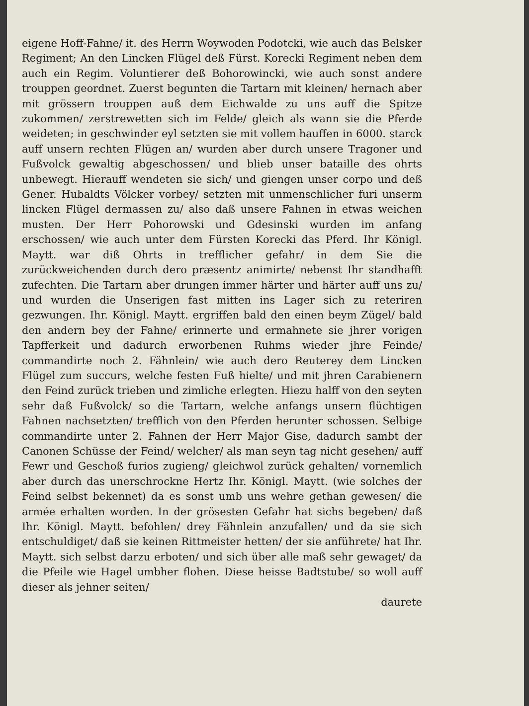eigene Hoff-Fahne/ it. des Herrn Woywoden Podotcki, wie auch das Belsker Regiment; An den Lincken Flügel deß Fürst. Korecki Regiment neben dem auch ein Regim. Voluntierer deß Bohorowincki, wie auch sonst andere trouppen geordnet. Zuerst begunten die Tartarn mit kleinen/ hernach aber mit grössern trouppen auß dem Eichwalde zu uns auff die Spitze zukommen/ zerstrewetten sich im Felde/ gleich als wann sie die Pferde weideten; in geschwinder eyl setzten sie mit vollem hauffen in 6000. starck auff unsern rechten Flügen an/ wurden aber durch unsere Tragoner und Fußvolck gewaltig abgeschossen/ und blieb unser bataille des ohrts unbewegt. Hierauff wendeten sie sich/ und giengen unser corpo und deß Gener. Hubaldts Völcker vorbey/ setzten mit unmenschlicher furi unserm lincken Flügel dermassen zu/ also daß unsere Fahnen in etwas weichen musten. Der Herr Pohorowski und Gdesinski wurden im anfang erschossen/ wie auch unter dem Fürsten Korecki das Pferd. Ihr Königl. Maytt. war diß Ohrts in trefflicher gefahr/ in dem Sie die zurückweichenden durch dero præsentz animirte/ nebenst Ihr standhafft zufechten. Die Tartarn aber drungen immer härter und härter auff uns zu/ und wurden die Unserigen fast mitten ins Lager sich zu reteriren gezwungen. Ihr. Königl. Maytt. ergriffen bald den einen beym Zügel/ bald den andern bey der Fahne/ erinnerte und ermahnete sie jhrer vorigen Tapfferkeit und dadurch erworbenen Ruhms wieder jhre Feinde/ commandirte noch 2. Fähnlein/ wie auch dero Reuterey dem Lincken Flügel zum succurs, welche festen Fuß hielte/ und mit jhren Carabienern den Feind zurück trieben und zimliche erlegten. Hiezu halff von den seyten sehr daß Fußvolck/ so die Tartarn, welche anfangs unsern flüchtigen Fahnen nachsetzten/ trefflich von den Pferden herunter schossen. Selbige commandirte unter 2. Fahnen der Herr Major Gise, dadurch sambt der Canonen Schüsse der Feind/ welcher/ als man seyn tag nicht gesehen/ auff Fewr und Geschoß furios zugieng/ gleichwol zurück gehalten/ vornemlich aber durch das unerschrockne Hertz Ihr. Königl. Maytt. (wie solches der Feind selbst bekennet) da es sonst umb uns wehre gethan gewesen/ die armée erhalten worden. In der grösesten Gefahr hat sichs begeben/ daß Ihr. Königl. Maytt. befohlen/ drey Fähnlein anzufallen/ und da sie sich entschuldiget/ daß sie keinen Rittmeister hetten/ der sie anführete/ hat Ihr. Maytt. sich selbst darzu erboten/ und sich über alle maß sehr gewaget/ da die Pfeile wie Hagel umbher flohen. Diese heisse Badtstube/ so woll auff dieser als jehner seiten/
daurete